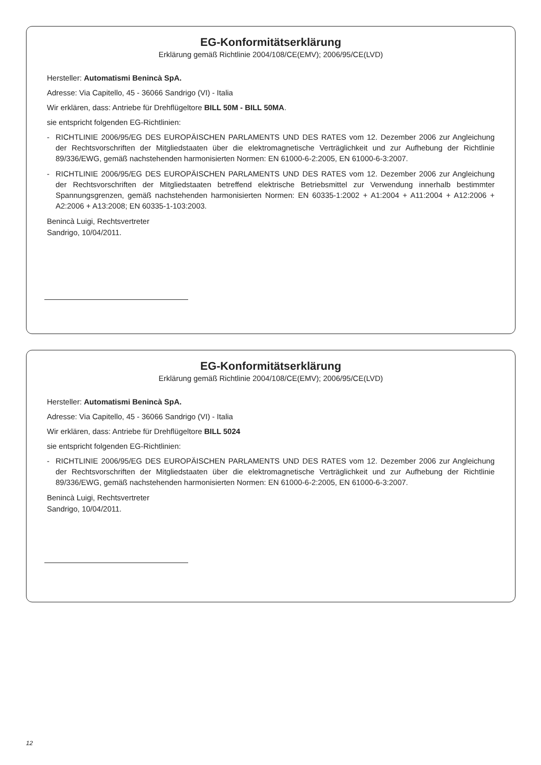EG-Konformitätserklärung
Erklärung gemäß Richtlinie 2004/108/CE(EMV); 2006/95/CE(LVD)
Hersteller: Automatismi Benincà SpA.
Adresse: Via Capitello, 45 - 36066 Sandrigo (VI) - Italia
Wir erklären, dass: Antriebe für Drehflügeltore BILL 50M - BILL 50MA.
sie entspricht folgenden EG-Richtlinien:
- RICHTLINIE 2006/95/EG DES EUROPÄISCHEN PARLAMENTS UND DES RATES vom 12. Dezember 2006 zur Angleichung der Rechtsvorschriften der Mitgliedstaaten über die elektromagnetische Verträglichkeit und zur Aufhebung der Richtlinie 89/336/EWG, gemäß nachstehenden harmonisierten Normen: EN 61000-6-2:2005, EN 61000-6-3:2007.
- RICHTLINIE 2006/95/EG DES EUROPÄISCHEN PARLAMENTS UND DES RATES vom 12. Dezember 2006 zur Angleichung der Rechtsvorschriften der Mitgliedstaaten betreffend elektrische Betriebsmittel zur Verwendung innerhalb bestimmter Spannungsgrenzen, gemäß nachstehenden harmonisierten Normen: EN 60335-1:2002 + A1:2004 + A11:2004 + A12:2006 + A2:2006 + A13:2008; EN 60335-1-103:2003.
Benincà Luigi, Rechtsvertreter
Sandrigo, 10/04/2011.
EG-Konformitätserklärung
Erklärung gemäß Richtlinie 2004/108/CE(EMV); 2006/95/CE(LVD)
Hersteller: Automatismi Benincà SpA.
Adresse: Via Capitello, 45 - 36066 Sandrigo (VI) - Italia
Wir erklären, dass: Antriebe für Drehflügeltore BILL 5024
sie entspricht folgenden EG-Richtlinien:
- RICHTLINIE 2006/95/EG DES EUROPÄISCHEN PARLAMENTS UND DES RATES vom 12. Dezember 2006 zur Angleichung der Rechtsvorschriften der Mitgliedstaaten über die elektromagnetische Verträglichkeit und zur Aufhebung der Richtlinie 89/336/EWG, gemäß nachstehenden harmonisierten Normen: EN 61000-6-2:2005, EN 61000-6-3:2007.
Benincà Luigi, Rechtsvertreter
Sandrigo, 10/04/2011.
12